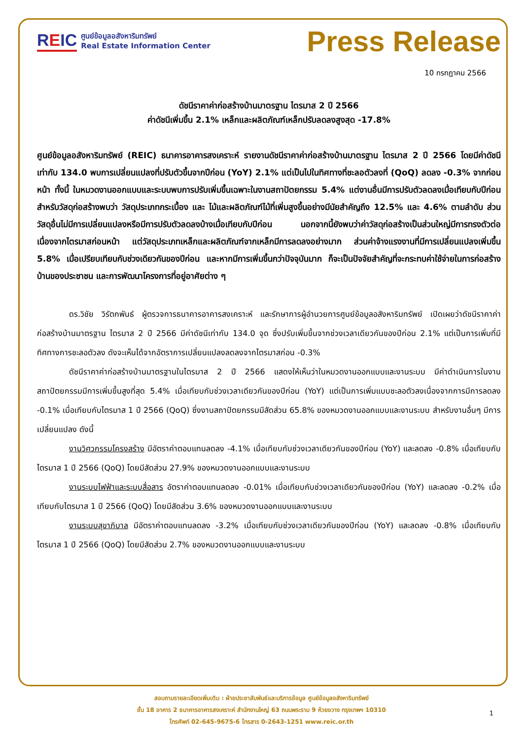REIC
ศูนย์ข้อมูลอสังหาริมทรัพย์
Real Estate Information Center
Press Release
10 กรกฎาคม 2566
ดัชนีราคาค่าก่อสร้างบ้านมาตรฐาน ไตรมาส 2 ปี 2566
ค่าดัชนีเพิ่มขึ้น 2.1% เหล็กและผลิตภัณฑ์เหล็กปรับลดลงสูงสุด -17.8%
ศูนย์ข้อมูลอสังหาริมทรัพย์ (REIC) ธนาคารอาคารสงเคราะห์ รายงานดัชนีราคาค่าก่อสร้างบ้านมาตรฐาน ไตรมาส 2 ปี 2566 โดยมีค่าดัชนีเท่ากับ 134.0 พบการเปลี่ยนแปลงที่ปรับตัวขึ้นจากปีก่อน (YoY) 2.1% แต่เป็นไปในทิศทางที่ชะลอตัวลงที่ (QoQ) ลดลง -0.3% จากก่อนหน้า ทั้งนี้ ในหมวดงานออกแบบและระบบพบการปรับเพิ่มขึ้นเฉพาะในงานสถาปัตยกรรม 5.4% แต่งานอื่นมีการปรับตัวลดลงเมื่อเทียบกับปีก่อน สำหรับวัสดุก่อสร้างพบว่า วัสดุประเภทกระเบื้อง และ ไม้และผลิตภัณฑ์ไม้ที่เพิ่มสูงขึ้นอย่างมีนัยสำคัญถึง 12.5% และ 4.6% ตามลำดับ ส่วนวัสดุอื่นไม่มีการเปลี่ยนแปลงหรือมีการปรับตัวลดลงบ้างเมื่อเทียบกับปีก่อน นอกจากนี้ยังพบว่าค่าวัสดุก่อสร้างเป็นส่วนใหญ่มีการทรงตัวต่อเนื่องจากไตรมาสก่อนหน้า แต่วัสดุประเภทเหล็กและผลิตภัณฑ์จากเหล็กมีการลดลงอย่างมาก ส่วนค่าจ้างแรงงานที่มีการเปลี่ยนแปลงเพิ่มขึ้น 5.8% เมื่อเปรียบเทียบกับช่วงเดียวกันของปีก่อน และหากมีการเพิ่มขึ้นกว่าปัจจุบันมาก ก็จะเป็นปัจจัยสำคัญที่จะกระทบค่าใช้จ่ายในการก่อสร้างบ้านของประชาชน และการพัฒนาโครงการที่อยู่อาศัยต่าง ๆ
ดร.วิชัย วิรัตกพันธ์ ผู้ตรวจการธนาคารอาคารสงเคราะห์ และรักษาการผู้อำนวยการศูนย์ข้อมูลอสังหาริมทรัพย์ เปิดเผยว่าดัชนีราคาค่าก่อสร้างบ้านมาตรฐาน ไตรมาส 2 ปี 2566 มีค่าดัชนีเท่ากับ 134.0 จุด ซึ่งปรับเพิ่มขึ้นจากช่วงเวลาเดียวกันของปีก่อน 2.1% แต่เป็นการเพิ่มที่มีทิศทางการชะลอตัวลง ดังจะเห็นได้จากอัตราการเปลี่ยนแปลงลดลงจากไตรมาสก่อน -0.3%
ดัชนีราคาค่าก่อสร้างบ้านมาตรฐานในไตรมาส 2 ปี 2566 แสดงให้เห็นว่าในหมวดงานออกแบบและงานระบบ มีค่าดำเนินการในงานสถาปัตยกรรมมีการเพิ่มขึ้นสูงที่สุด 5.4% เมื่อเทียบกับช่วงเวลาเดียวกันของปีก่อน (YoY) แต่เป็นการเพิ่มแบบชะลอตัวลงเนื่องจากการมีการลดลง -0.1% เมื่อเทียบกับไตรมาส 1 ปี 2566 (QoQ) ซึ่งงานสถาปัตยกรรมมีสัดส่วน 65.8% ของหมวดงานออกแบบและงานระบบ สำหรับงานอื่นๆ มีการเปลี่ยนแปลง ดังนี้
งานวิศวกรรมโครงสร้าง มีอัตราค่าตอบแทนลดลง -4.1% เมื่อเทียบกับช่วงเวลาเดียวกันของปีก่อน (YoY) และลดลง -0.8% เมื่อเทียบกับไตรมาส 1 ปี 2566 (QoQ) โดยมีสัดส่วน 27.9% ของหมวดงานออกแบบและงานระบบ
งานระบบไฟฟ้าและระบบสื่อสาร อัตราค่าตอบแทนลดลง -0.01% เมื่อเทียบกับช่วงเวลาเดียวกันของปีก่อน (YoY) และลดลง -0.2% เมื่อเทียบกับไตรมาส 1 ปี 2566 (QoQ) โดยมีสัดส่วน 3.6% ของหมวดงานออกแบบและงานระบบ
งานระบบสุขาภิบาล มีอัตราค่าตอบแทนลดลง -3.2% เมื่อเทียบกับช่วงเวลาเดียวกันของปีก่อน (YoY) และลดลง -0.8% เมื่อเทียบกับไตรมาส 1 ปี 2566 (QoQ) โดยมีสัดส่วน 2.7% ของหมวดงานออกแบบและงานระบบ
สอบถามรายละเอียดเพิ่มเติม : ฝ่ายประชาสัมพันธ์และบริการข้อมูล ศูนย์ข้อมูลอสังหาริมทรัพย์
ชั้น 18 อาคาร 2 ธนาคารอาคารสงเคราะห์ สำนักงานใหญ่ 63 ถนนพระราม 9 ห้วยขวาง กรุงเทพฯ 10310
โทรศัพท์ 02-645-9675-6 โทรสาร 0-2643-1251 www.reic.or.th
1